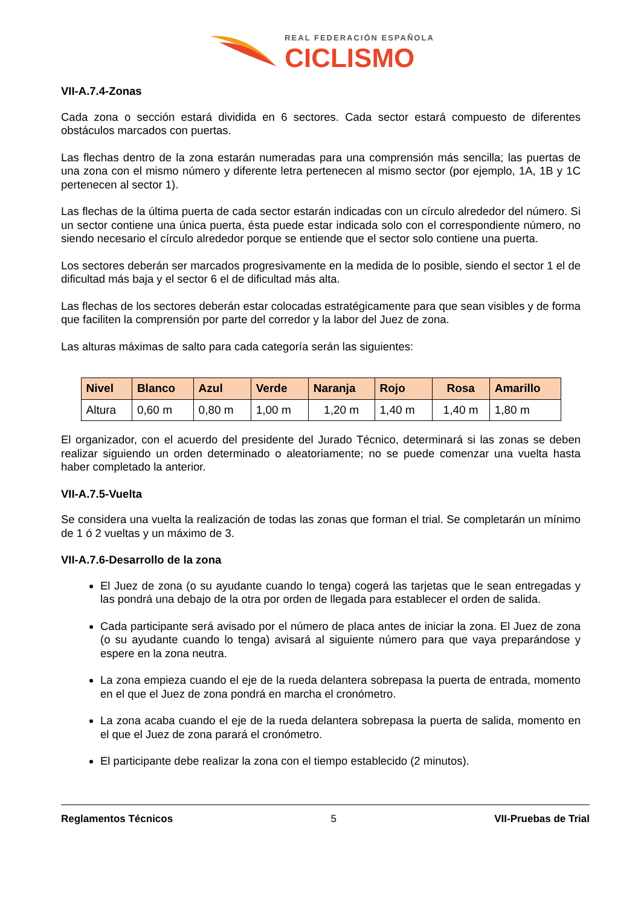REAL FEDERACIÓN ESPAÑOLA
CICLISMO
VII-A.7.4-Zonas
Cada zona o sección estará dividida en 6 sectores. Cada sector estará compuesto de diferentes obstáculos marcados con puertas.
Las flechas dentro de la zona estarán numeradas para una comprensión más sencilla; las puertas de una zona con el mismo número y diferente letra pertenecen al mismo sector (por ejemplo, 1A, 1B y 1C pertenecen al sector 1).
Las flechas de la última puerta de cada sector estarán indicadas con un círculo alrededor del número. Si un sector contiene una única puerta, ésta puede estar indicada solo con el correspondiente número, no siendo necesario el círculo alrededor porque se entiende que el sector solo contiene una puerta.
Los sectores deberán ser marcados progresivamente en la medida de lo posible, siendo el sector 1 el de dificultad más baja y el sector 6 el de dificultad más alta.
Las flechas de los sectores deberán estar colocadas estratégicamente para que sean visibles y de forma que faciliten la comprensión por parte del corredor y la labor del Juez de zona.
Las alturas máximas de salto para cada categoría serán las siguientes:
| Nivel | Blanco | Azul | Verde | Naranja | Rojo | Rosa | Amarillo |
| --- | --- | --- | --- | --- | --- | --- | --- |
| Altura | 0,60 m | 0,80 m | 1,00 m | 1,20 m | 1,40 m | 1,40 m | 1,80 m |
El organizador, con el acuerdo del presidente del Jurado Técnico, determinará si las zonas se deben realizar siguiendo un orden determinado o aleatoriamente; no se puede comenzar una vuelta hasta haber completado la anterior.
VII-A.7.5-Vuelta
Se considera una vuelta la realización de todas las zonas que forman el trial. Se completarán un mínimo de 1 ó 2 vueltas y un máximo de 3.
VII-A.7.6-Desarrollo de la zona
El Juez de zona (o su ayudante cuando lo tenga) cogerá las tarjetas que le sean entregadas y las pondrá una debajo de la otra por orden de llegada para establecer el orden de salida.
Cada participante será avisado por el número de placa antes de iniciar la zona. El Juez de zona (o su ayudante cuando lo tenga) avisará al siguiente número para que vaya preparándose y espere en la zona neutra.
La zona empieza cuando el eje de la rueda delantera sobrepasa la puerta de entrada, momento en el que el Juez de zona pondrá en marcha el cronómetro.
La zona acaba cuando el eje de la rueda delantera sobrepasa la puerta de salida, momento en el que el Juez de zona parará el cronómetro.
El participante debe realizar la zona con el tiempo establecido (2 minutos).
Reglamentos Técnicos 5 VII-Pruebas de Trial